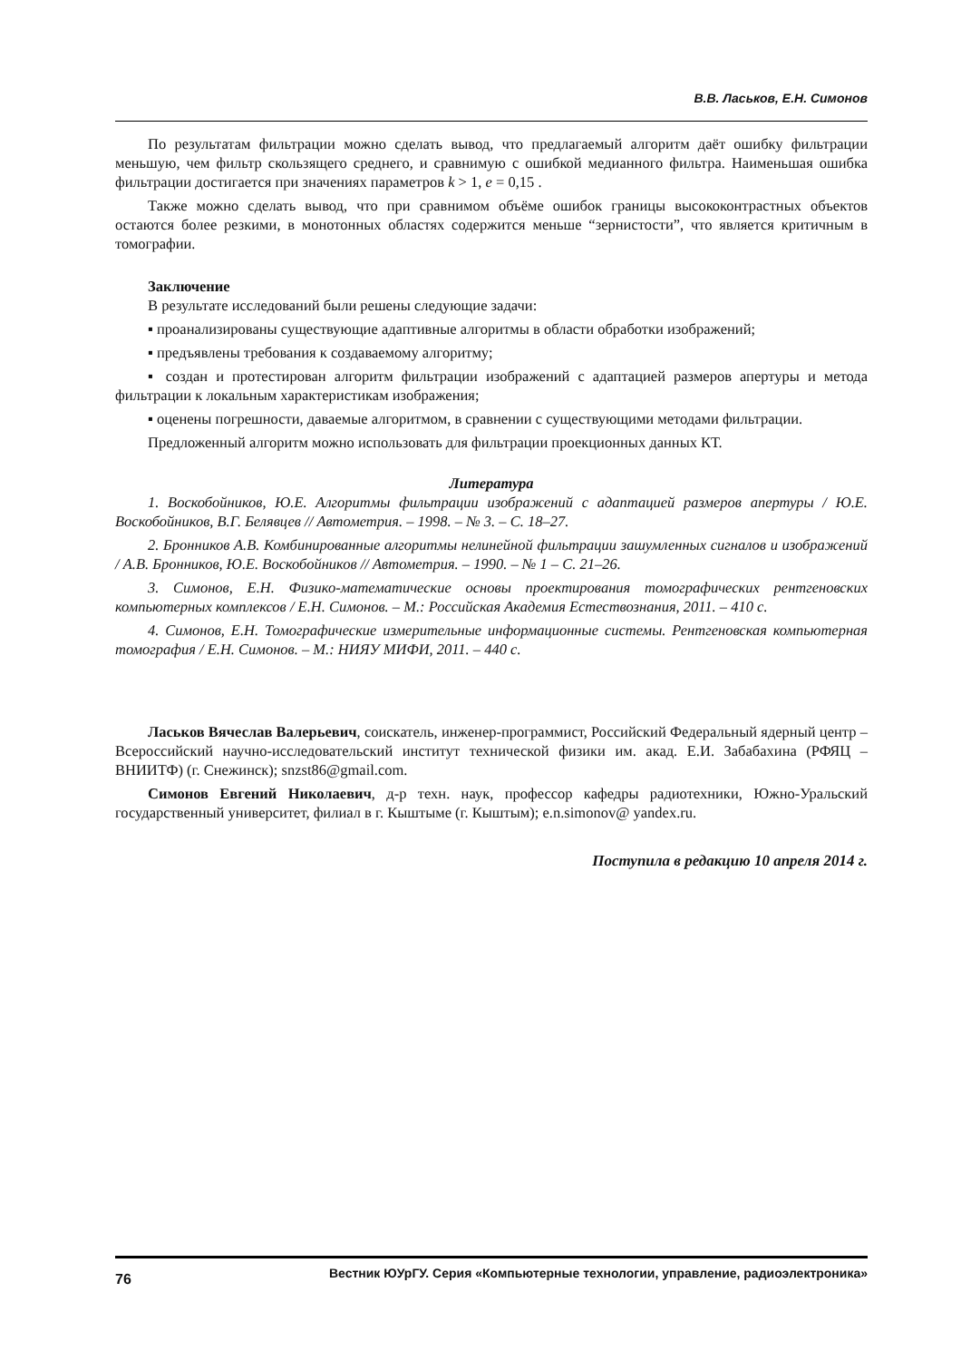В.В. Ласьков, Е.Н. Симонов
По результатам фильтрации можно сделать вывод, что предлагаемый алгоритм даёт ошибку фильтрации меньшую, чем фильтр скользящего среднего, и сравнимую с ошибкой медианного фильтра. Наименьшая ошибка фильтрации достигается при значениях параметров k > 1, e = 0,15 .
Также можно сделать вывод, что при сравнимом объёме ошибок границы высококонтрастных объектов остаются более резкими, в монотонных областях содержится меньше “зернистости”, что является критичным в томографии.
Заключение
В результате исследований были решены следующие задачи:
▪ проанализированы существующие адаптивные алгоритмы в области обработки изображений;
▪ предъявлены требования к создаваемому алгоритму;
▪ создан и протестирован алгоритм фильтрации изображений с адаптацией размеров апертуры и метода фильтрации к локальным характеристикам изображения;
▪ оценены погрешности, даваемые алгоритмом, в сравнении с существующими методами фильтрации.
Предложенный алгоритм можно использовать для фильтрации проекционных данных КТ.
Литература
1. Воскобойников, Ю.Е. Алгоритмы фильтрации изображений с адаптацией размеров апертуры / Ю.Е. Воскобойников, В.Г. Белявцев // Автометрия. – 1998. – № 3. – С. 18–27.
2. Бронников А.В. Комбинированные алгоритмы нелинейной фильтрации зашумленных сигналов и изображений / А.В. Бронников, Ю.Е. Воскобойников // Автометрия. – 1990. – № 1 – С. 21–26.
3. Симонов, Е.Н. Физико-математические основы проектирования томографических рентгеновских компьютерных комплексов / Е.Н. Симонов. – М.: Российская Академия Естествознания, 2011. – 410 с.
4. Симонов, Е.Н. Томографические измерительные информационные системы. Рентгеновская компьютерная томография / Е.Н. Симонов. – М.: НИЯУ МИФИ, 2011. – 440 с.
Ласьков Вячеслав Валерьевич, соискатель, инженер-программист, Российский Федеральный ядерный центр – Всероссийский научно-исследовательский институт технической физики им. акад. Е.И. Забабахина (РФЯЦ – ВНИИТФ) (г. Снежинск); snzst86@gmail.com.
Симонов Евгений Николаевич, д-р техн. наук, профессор кафедры радиотехники, Южно-Уральский государственный университет, филиал в г. Кыштыме (г. Кыштым); e.n.simonov@ yandex.ru.
Поступила в редакцию 10 апреля 2014 г.
76 Вестник ЮУрГУ. Серия «Компьютерные технологии, управление, радиоэлектроника»